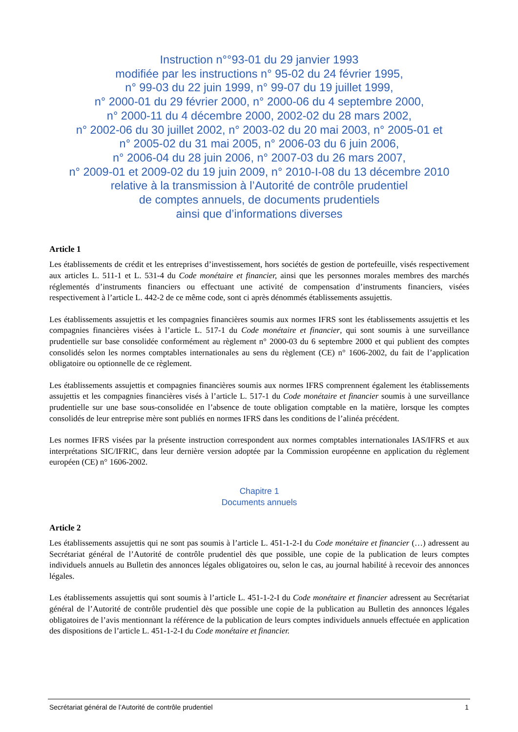Instruction n°°93-01 du 29 janvier 1993
modifiée par les instructions n° 95-02 du 24 février 1995,
n° 99-03 du 22 juin 1999, n° 99-07 du 19 juillet 1999,
n° 2000-01 du 29 février 2000, n° 2000-06 du 4 septembre 2000,
n° 2000-11 du 4 décembre 2000, 2002-02 du 28 mars 2002,
n° 2002-06 du 30 juillet 2002, n° 2003-02 du 20 mai 2003, n° 2005-01 et
n° 2005-02 du 31 mai 2005, n° 2006-03 du 6 juin 2006,
n° 2006-04 du 28 juin 2006, n° 2007-03 du 26 mars 2007,
n° 2009-01 et 2009-02 du 19 juin 2009, n° 2010-I-08 du 13 décembre 2010
relative à la transmission à l’Autorité de contrôle prudentiel
de comptes annuels, de documents prudentiels
ainsi que d’informations diverses
Article 1
Les établissements de crédit et les entreprises d’investissement, hors sociétés de gestion de portefeuille, visés respectivement aux articles L. 511-1 et L. 531-4 du Code monétaire et financier, ainsi que les personnes morales membres des marchés réglementés d’instruments financiers ou effectuant une activité de compensation d’instruments financiers, visées respectivement à l’article L. 442-2 de ce même code, sont ci après dénommés établissements assujettis.
Les établissements assujettis et les compagnies financières soumis aux normes IFRS sont les établissements assujettis et les compagnies financières visées à l’article L. 517-1 du Code monétaire et financier, qui sont soumis à une surveillance prudentielle sur base consolidée conformément au règlement n° 2000-03 du 6 septembre 2000 et qui publient des comptes consolidés selon les normes comptables internationales au sens du règlement (CE) n° 1606-2002, du fait de l’application obligatoire ou optionnelle de ce règlement.
Les établissements assujettis et compagnies financières soumis aux normes IFRS comprennent également les établissements assujettis et les compagnies financières visés à l’article L. 517-1 du Code monétaire et financier soumis à une surveillance prudentielle sur une base sous-consolidée en l’absence de toute obligation comptable en la matière, lorsque les comptes consolidés de leur entreprise mère sont publiés en normes IFRS dans les conditions de l’alinéa précédent.
Les normes IFRS visées par la présente instruction correspondent aux normes comptables internationales IAS/IFRS et aux interprétations SIC/IFRIC, dans leur dernière version adoptée par la Commission européenne en application du règlement européen (CE) n° 1606-2002.
Chapitre 1
Documents annuels
Article 2
Les établissements assujettis qui ne sont pas soumis à l’article L. 451-1-2-I du Code monétaire et financier (…) adressent au Secrétariat général de l’Autorité de contrôle prudentiel dès que possible, une copie de la publication de leurs comptes individuels annuels au Bulletin des annonces légales obligatoires ou, selon le cas, au journal habilité à recevoir des annonces légales.
Les établissements assujettis qui sont soumis à l’article L. 451-1-2-I du Code monétaire et financier adressent au Secrétariat général de l’Autorité de contrôle prudentiel dès que possible une copie de la publication au Bulletin des annonces légales obligatoires de l’avis mentionnant la référence de la publication de leurs comptes individuels annuels effectuée en application des dispositions de l’article L. 451-1-2-I du Code monétaire et financier.
Secrétariat général de l’Autorité de contrôle prudentiel 1